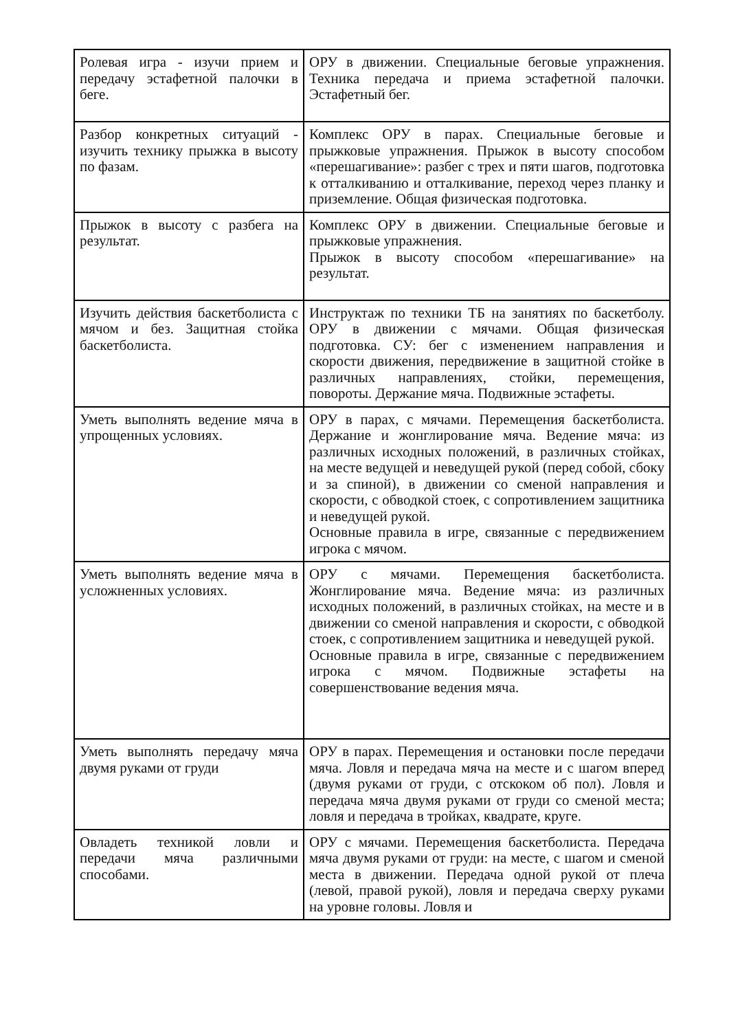| Ролевая игра - изучи прием и передачу эстафетной палочки в беге. | ОРУ в движении. Специальные беговые упражнения. Техника передача и приема эстафетной палочки. Эстафетный бег. |
| Разбор конкретных ситуаций - изучить технику прыжка в высоту по фазам. | Комплекс ОРУ в парах. Специальные беговые и прыжковые упражнения. Прыжок в высоту способом «перешагивание»: разбег с трех и пяти шагов, подготовка к отталкиванию и отталкивание, переход через планку и приземление. Общая физическая подготовка. |
| Прыжок в высоту с разбега на результат. | Комплекс ОРУ в движении. Специальные беговые и прыжковые упражнения. Прыжок в высоту способом «перешагивание» на результат. |
| Изучить действия баскетболиста с мячом и без. Защитная стойка баскетболиста. | Инструктаж по техники ТБ на занятиях по баскетболу. ОРУ в движении с мячами. Общая физическая подготовка. СУ: бег с изменением направления и скорости движения, передвижение в защитной стойке в различных направлениях, стойки, перемещения, повороты. Держание мяча. Подвижные эстафеты. |
| Уметь выполнять ведение мяча в упрощенных условиях. | ОРУ в парах, с мячами. Перемещения баскетболиста. Держание и жонглирование мяча. Ведение мяча: из различных исходных положений, в различных стойках, на месте ведущей и неведущей рукой (перед собой, сбоку и за спиной), в движении со сменой направления и скорости, с обводкой стоек, с сопротивлением защитника и неведущей рукой. Основные правила в игре, связанные с передвижением игрока с мячом. |
| Уметь выполнять ведение мяча в усложненных условиях. | ОРУ с мячами. Перемещения баскетболиста. Жонглирование мяча. Ведение мяча: из различных исходных положений, в различных стойках, на месте и в движении со сменой направления и скорости, с обводкой стоек, с сопротивлением защитника и неведущей рукой. Основные правила в игре, связанные с передвижением игрока с мячом. Подвижные эстафеты на совершенствование ведения мяча. |
| Уметь выполнять передачу мяча двумя руками от груди | ОРУ в парах. Перемещения и остановки после передачи мяча. Ловля и передача мяча на месте и с шагом вперед (двумя руками от груди, с отскоком об пол). Ловля и передача мяча двумя руками от груди со сменой места; ловля и передача в тройках, квадрате, круге. |
| Овладеть техникой ловли и передачи мяча различными способами. | ОРУ с мячами. Перемещения баскетболиста. Передача мяча двумя руками от груди: на месте, с шагом и сменой места в движении. Передача одной рукой от плеча (левой, правой рукой), ловля и передача сверху руками на уровне головы. Ловля и |